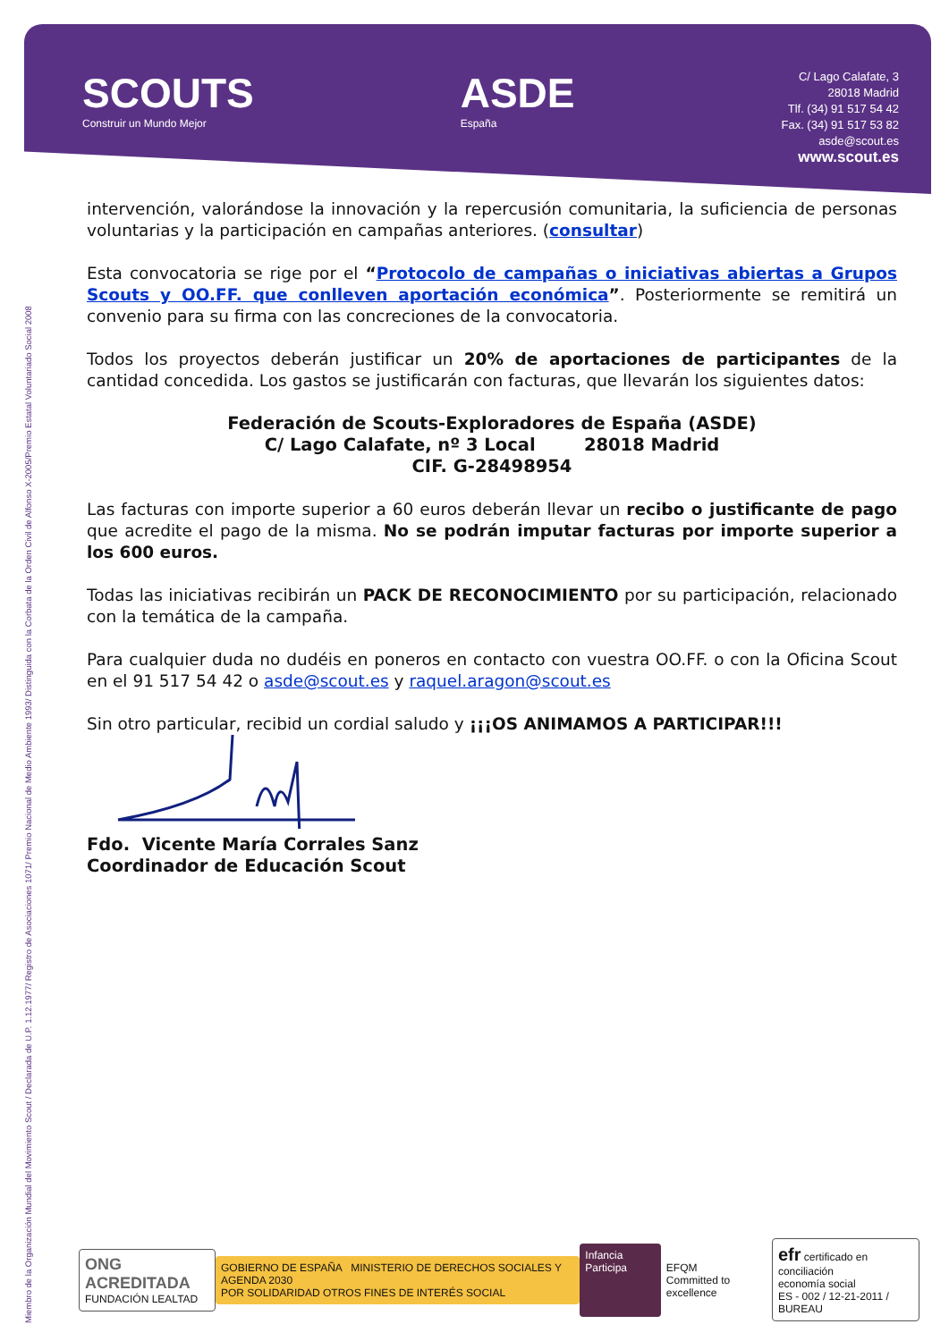SCOUTS
Construir un Mundo Mejor
ASDE
España
C/ Lago Calafate, 3
28018 Madrid
Tlf. (34) 91 517 54 42
Fax. (34) 91 517 53 82
asde@scout.es
www.scout.es
Miembro de la Organización Mundial del Movimiento Scout / Declarada de U.P. 1.12.1977/ Registro de Asociaciones 1071/ Premio Nacional de Medio Ambiente 1993/ Distinguida con la Corbata de la Orden Civil de Alfonso X-2005/Premio Estatal Voluntariado Social 2008
intervención, valorándose la innovación y la repercusión comunitaria, la suficiencia de personas voluntarias y la participación en campañas anteriores. (consultar)
Esta convocatoria se rige por el “Protocolo de campañas o iniciativas abiertas a Grupos Scouts y OO.FF. que conlleven aportación económica”. Posteriormente se remitirá un convenio para su firma con las concreciones de la convocatoria.
Todos los proyectos deberán justificar un 20% de aportaciones de participantes de la cantidad concedida. Los gastos se justificarán con facturas, que llevarán los siguientes datos:
Federación de Scouts-Exploradores de España (ASDE)
C/ Lago Calafate, nº 3 Local 28018 Madrid
CIF. G-28498954
Las facturas con importe superior a 60 euros deberán llevar un recibo o justificante de pago que acredite el pago de la misma. No se podrán imputar facturas por importe superior a los 600 euros.
Todas las iniciativas recibirán un PACK DE RECONOCIMIENTO por su participación, relacionado con la temática de la campaña.
Para cualquier duda no dudéis en poneros en contacto con vuestra OO.FF. o con la Oficina Scout en el 91 517 54 42 o asde@scout.es y raquel.aragon@scout.es
Sin otro particular, recibid un cordial saludo y ¡¡¡OS ANIMAMOS A PARTICIPAR!!!
Fdo. Vicente María Corrales Sanz
Coordinador de Educación Scout
ONG ACREDITADA
FUNDACIÓN LEALTAD
GOBIERNO DE ESPAÑA MINISTERIO DE DERECHOS SOCIALES Y AGENDA 2030
POR SOLIDARIDAD OTROS FINES DE INTERÉS SOCIAL
Infancia Participa
EFQM
Committed to excellence
efr certificado en conciliación
economía social
ES - 002 / 12-21-2011 / BUREAU